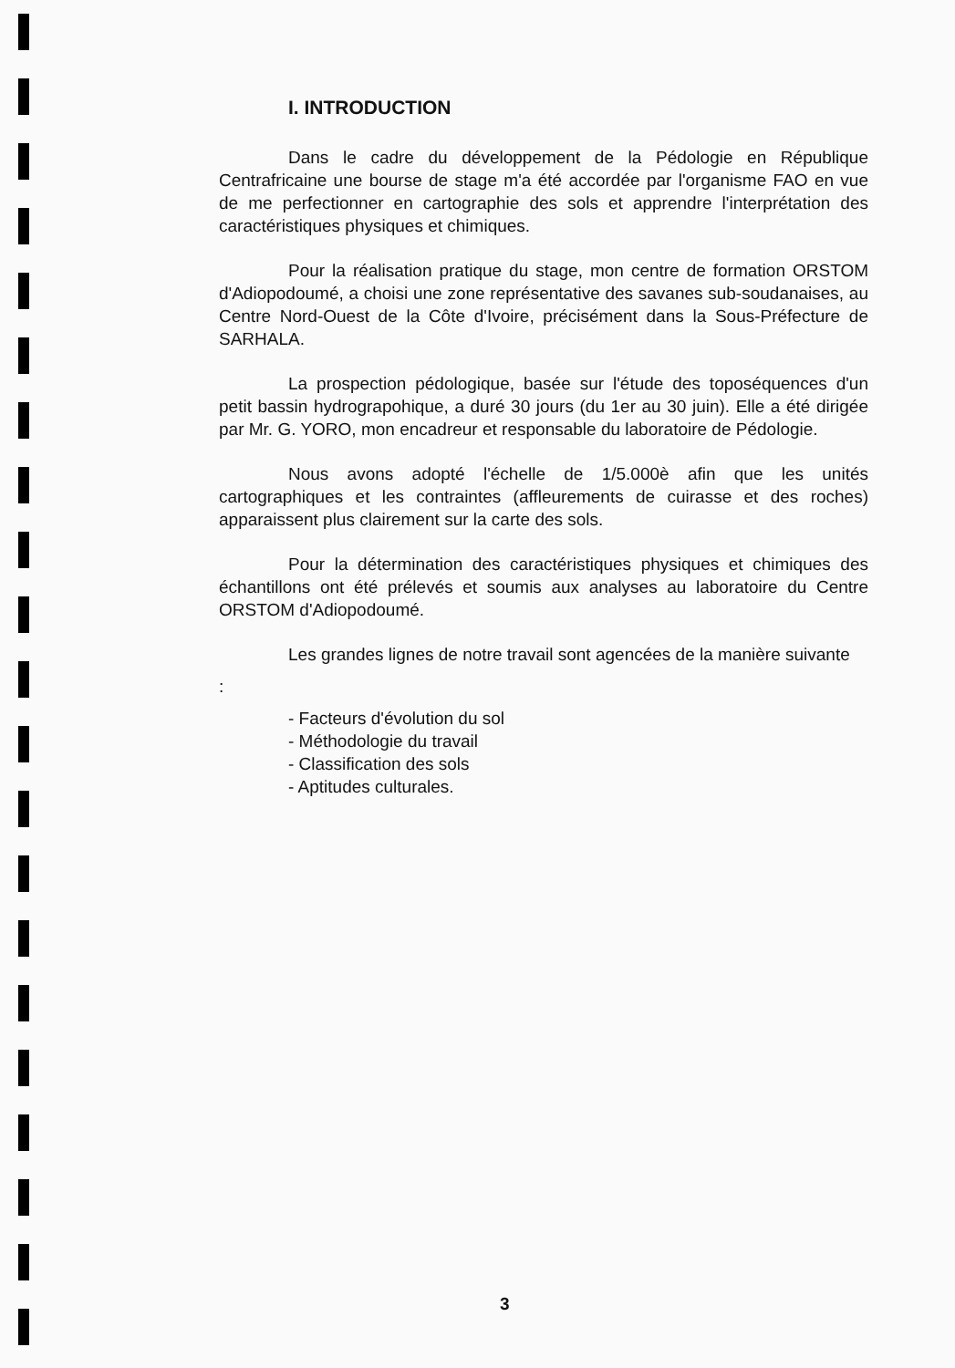I. INTRODUCTION
Dans le cadre du développement de la Pédologie en République Centrafricaine une bourse de stage m'a été accordée par l'organisme FAO en vue de me perfectionner en cartographie des sols et apprendre l'interprétation des caractéristiques physiques et chimiques.
Pour la réalisation pratique du stage, mon centre de formation ORSTOM d'Adiopodoumé, a choisi une zone représentative des savanes sub-soudanaises, au Centre Nord-Ouest de la Côte d'Ivoire, précisément dans la Sous-Préfecture de SARHALA.
La prospection pédologique, basée sur l'étude des toposéquences d'un petit bassin hydrograpohique, a duré 30 jours (du 1er au 30 juin). Elle a été dirigée par Mr. G. YORO, mon encadreur et responsable du laboratoire de Pédologie.
Nous avons adopté l'échelle de 1/5.000è afin que les unités cartographiques et les contraintes (affleurements de cuirasse et des roches) apparaissent plus clairement sur la carte des sols.
Pour la détermination des caractéristiques physiques et chimiques des échantillons ont été prélevés et soumis aux analyses au laboratoire du Centre ORSTOM d'Adiopodoumé.
Les grandes lignes de notre travail sont agencées de la manière suivante
:
- Facteurs d'évolution du sol
- Méthodologie du travail
- Classification des sols
- Aptitudes culturales.
3